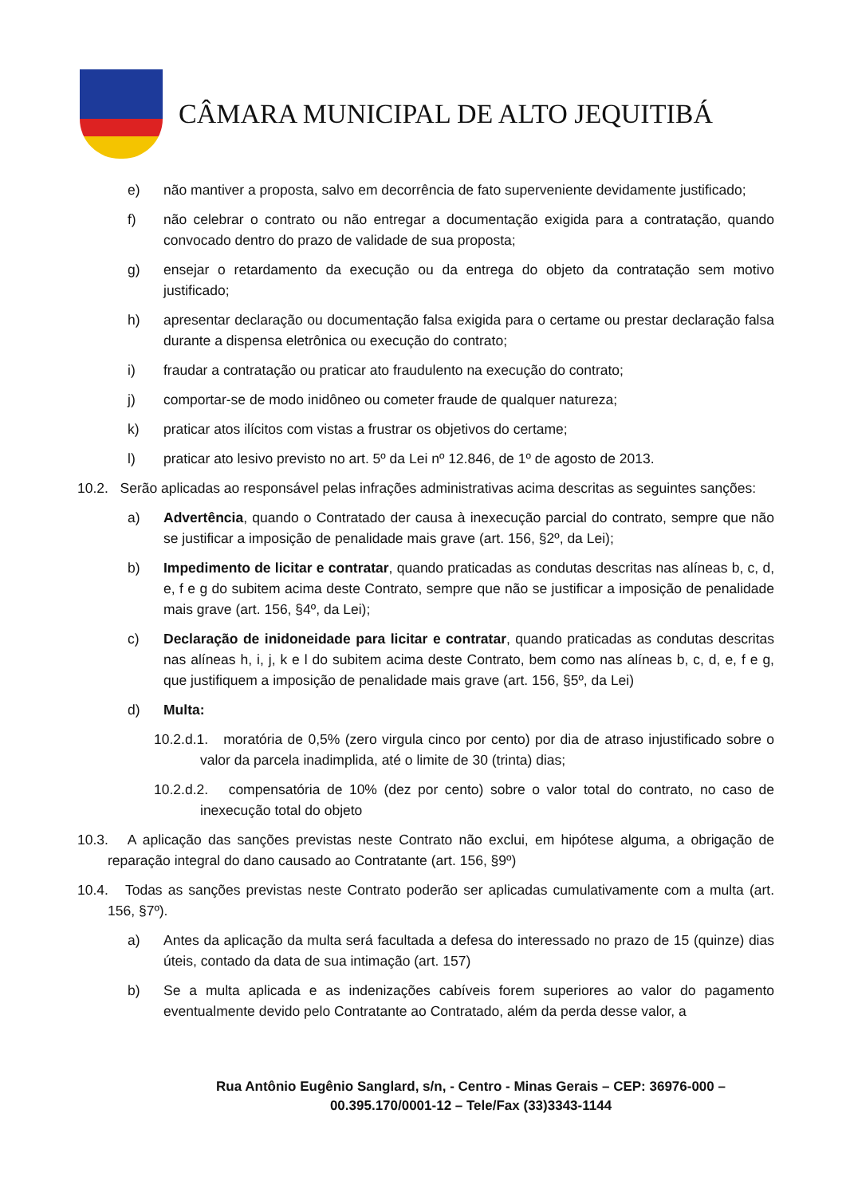CÂMARA MUNICIPAL DE ALTO JEQUITIBÁ
e) não mantiver a proposta, salvo em decorrência de fato superveniente devidamente justificado;
f) não celebrar o contrato ou não entregar a documentação exigida para a contratação, quando convocado dentro do prazo de validade de sua proposta;
g) ensejar o retardamento da execução ou da entrega do objeto da contratação sem motivo justificado;
h) apresentar declaração ou documentação falsa exigida para o certame ou prestar declaração falsa durante a dispensa eletrônica ou execução do contrato;
i) fraudar a contratação ou praticar ato fraudulento na execução do contrato;
j) comportar-se de modo inidôneo ou cometer fraude de qualquer natureza;
k) praticar atos ilícitos com vistas a frustrar os objetivos do certame;
l) praticar ato lesivo previsto no art. 5º da Lei nº 12.846, de 1º de agosto de 2013.
10.2. Serão aplicadas ao responsável pelas infrações administrativas acima descritas as seguintes sanções:
a) Advertência, quando o Contratado der causa à inexecução parcial do contrato, sempre que não se justificar a imposição de penalidade mais grave (art. 156, §2º, da Lei);
b) Impedimento de licitar e contratar, quando praticadas as condutas descritas nas alíneas b, c, d, e, f e g do subitem acima deste Contrato, sempre que não se justificar a imposição de penalidade mais grave (art. 156, §4º, da Lei);
c) Declaração de inidoneidade para licitar e contratar, quando praticadas as condutas descritas nas alíneas h, i, j, k e l do subitem acima deste Contrato, bem como nas alíneas b, c, d, e, f e g, que justifiquem a imposição de penalidade mais grave (art. 156, §5º, da Lei)
d) Multa:
10.2.d.1. moratória de 0,5% (zero virgula cinco por cento) por dia de atraso injustificado sobre o valor da parcela inadimplida, até o limite de 30 (trinta) dias;
10.2.d.2. compensatória de 10% (dez por cento) sobre o valor total do contrato, no caso de inexecução total do objeto
10.3. A aplicação das sanções previstas neste Contrato não exclui, em hipótese alguma, a obrigação de reparação integral do dano causado ao Contratante (art. 156, §9º)
10.4. Todas as sanções previstas neste Contrato poderão ser aplicadas cumulativamente com a multa (art. 156, §7º).
a) Antes da aplicação da multa será facultada a defesa do interessado no prazo de 15 (quinze) dias úteis, contado da data de sua intimação (art. 157)
b) Se a multa aplicada e as indenizações cabíveis forem superiores ao valor do pagamento eventualmente devido pelo Contratante ao Contratado, além da perda desse valor, a
Rua Antônio Eugênio Sanglard, s/n, - Centro - Minas Gerais – CEP: 36976-000 –
00.395.170/0001-12 – Tele/Fax (33)3343-1144